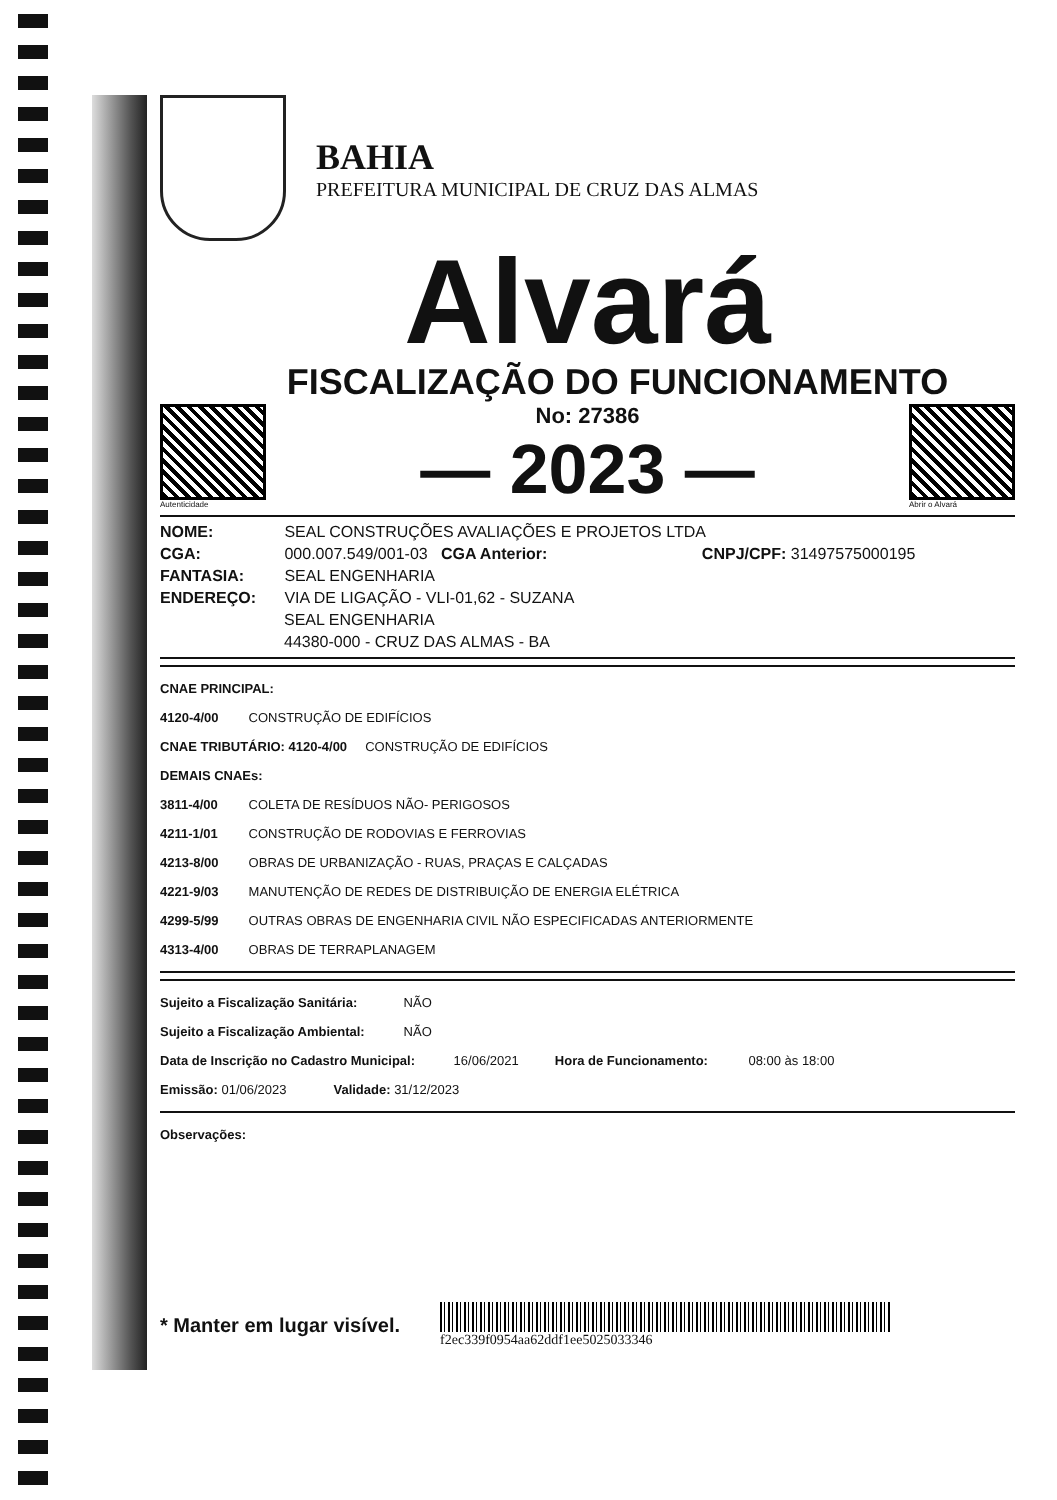BAHIA
PREFEITURA MUNICIPAL DE CRUZ DAS ALMAS
Alvará
FISCALIZAÇÃO DO FUNCIONAMENTO
Autenticidade
No: 27386
— 2023 —
Abrir o Alvará
NOME: SEAL CONSTRUÇÕES AVALIAÇÕES E PROJETOS LTDA
CGA: 000.007.549/001-03 CGA Anterior: CNPJ/CPF: 31497575000195
FANTASIA: SEAL ENGENHARIA
ENDEREÇO: VIA DE LIGAÇÃO - VLI-01,62 - SUZANA
SEAL ENGENHARIA
44380-000 - CRUZ DAS ALMAS - BA
CNAE PRINCIPAL:
4120-4/00 CONSTRUÇÃO DE EDIFÍCIOS
CNAE TRIBUTÁRIO: 4120-4/00 CONSTRUÇÃO DE EDIFÍCIOS
DEMAIS CNAEs:
3811-4/00 COLETA DE RESÍDUOS NÃO- PERIGOSOS
4211-1/01 CONSTRUÇÃO DE RODOVIAS E FERROVIAS
4213-8/00 OBRAS DE URBANIZAÇÃO - RUAS, PRAÇAS E CALÇADAS
4221-9/03 MANUTENÇÃO DE REDES DE DISTRIBUIÇÃO DE ENERGIA ELÉTRICA
4299-5/99 OUTRAS OBRAS DE ENGENHARIA CIVIL NÃO ESPECIFICADAS ANTERIORMENTE
4313-4/00 OBRAS DE TERRAPLANAGEM
Sujeito a Fiscalização Sanitária: NÃO
Sujeito a Fiscalização Ambiental: NÃO
Data de Inscrição no Cadastro Municipal: 16/06/2021 Hora de Funcionamento: 08:00 às 18:00
Emissão: 01/06/2023 Validade: 31/12/2023
Observações:
* Manter em lugar visível.
f2ec339f0954aa62ddf1ee5025033346